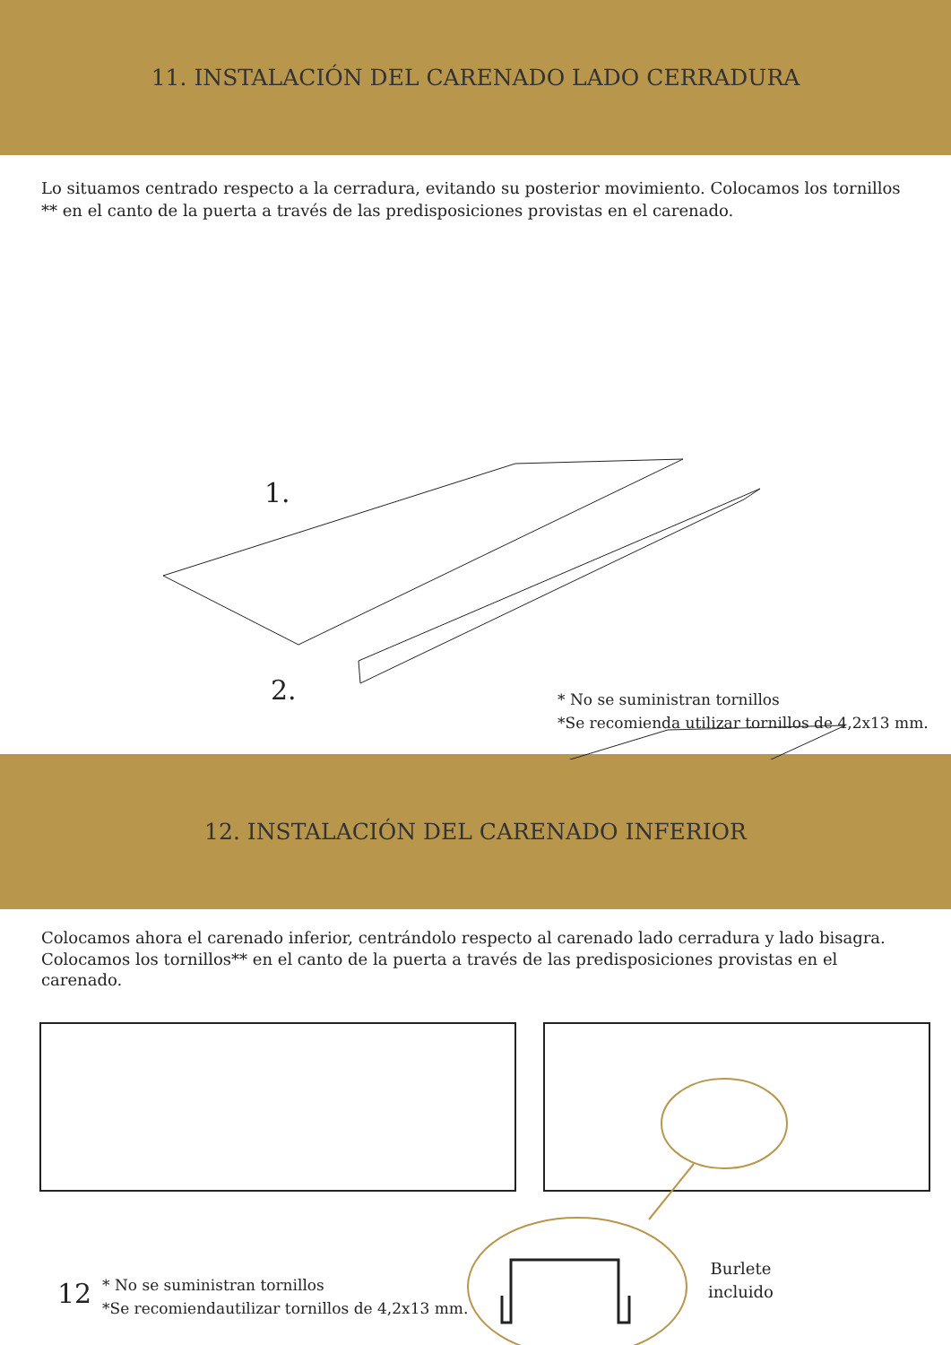11. INSTALACIÓN DEL CARENADO LADO CERRADURA
Lo situamos centrado respecto a la cerradura, evitando su posterior movimiento. Colocamos los tornillos ** en el canto de la puerta a través de las predisposiciones provistas en el carenado.
1.
2.
* No se suministran tornillos
*Se recomienda utilizar tornillos de 4,2x13 mm.
12. INSTALACIÓN DEL CARENADO INFERIOR
Colocamos ahora el carenado inferior, centrándolo respecto al carenado lado cerradura y lado bisagra. Colocamos los tornillos** en el canto de la puerta a través de las predisposiciones provistas en el carenado.
12
* No se suministran tornillos
*Se recomiendautilizar tornillos de 4,2x13 mm.
Burlete
incluido